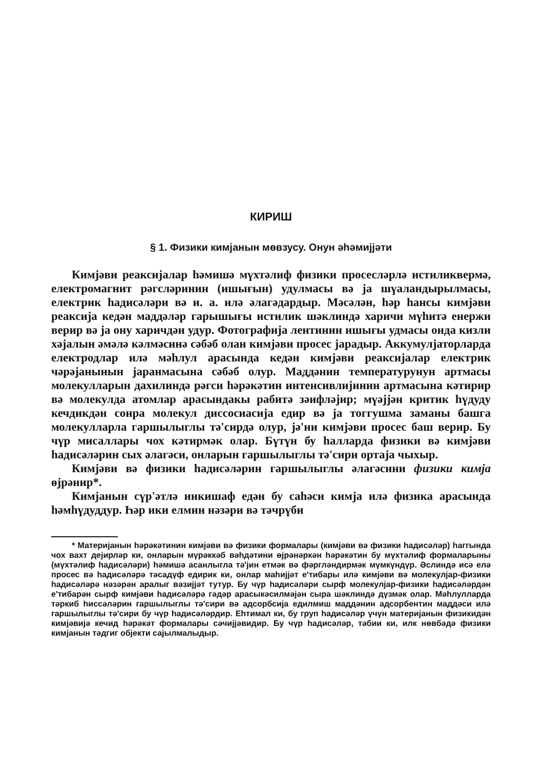КИРИШ
§ 1. Физики кимјанын мөвзусу. Онун әһәмијјәти
Кимјәви реаксијалар һәмишә мүхтәлиф физики просесләрлә истиликвермә, електромагнит рәгсләринин (ишығын) удулмасы вә ја шүаландырылмасы, електрик һадисәләри вә и. а. илә әлагәдардыр. Мәсәлән, һәр һансы кимјәви реаксија кедән маддәләр гарышығы истилик шәклиндә харичи мүһитә енержи верир вә ја ону харичдән удур. Фотографија лентинин ишығы удмасы онда кизли хәјалын әмәлә кәлмәсинә сәбәб олан кимјәви просес јарадыр. Аккумулјаторларда електродлар илә мәһлул арасында кедән кимјәви реаксијалар електрик чәрәјанынын јаранмасына сәбәб олур. Маддәнин температурунун артмасы молекулларын дахилиндә рәгси һәрәкәтин интенсивлијинин артмасына кәтирир вә молекулда атомлар арасындакы рабитә зәифләјир; мүәјјән критик һүдуду кечдикдән сонра молекул диссосиасија едир вә ја тоггушма заманы башга молекулларла гаршылыглы тә'сирдә олур, јә'ни кимјәви просес баш верир. Бу чүр мисаллары чох кәтирмәк олар. Бүтүн бу һалларда физики вә кимјәви һадисәләрин сых әлагәси, онларын гаршылыглы тә'сири ортаја чыхыр.
Кимјәви вә физики һадисәләрин гаршылыглы әлагәсини физики кимја өјрәнир*.
Кимјанын сүр'әтлә инкишаф едән бу саһәси кимја илә физика арасында һәмһүдуддур. Һәр ики елмин нәзәри вә тәчрүби
* Материјанын һәрәкәтинин кимјәви вә физики формалары (кимјәви вә физики һадисәләр) һаггында чох вахт дејирләр ки, онларын мүрәккәб вәһдәтини өјрәнәркән һәрәкәтин бу мүхтәлиф формаларыны (мүхтәлиф һадисәләри) һәмишә асанлыгла тә'јин етмәк вә фәргләндирмәк мүмкүндүр. Әслиндә исә елә просес вә һадисәләрә тәсадүф едирик ки, онлар маһијјәт е'тибары илә кимјәви вә молекулјар-физики һадисәләрә нәзәрән аралыг вәзијјәт тутур. Бу чүр һадисәләри сырф молекулјар-физики һадисәләрдән е'тибарән сырф кимјәви һадисәләрә гәдәр арасыкәсилмәјән сыра шәклиндә дүзмәк олар. Мәһлулларда тәркиб һиссәләрин гаршылыглы тә'сири вә адсорбсија едилмиш маддәнин адсорбентин маддәси илә гаршылыглы тә'сири бу чүр һадисәләрдир. Еһтимал ки, бу груп һадисәләр үчүн материјанын физикидән кимјәвијә кечид һәрәкәт формалары сәчијјәвидир. Бу чүр һадисәләр, тәбии ки, илк нөвбәдә физики кимјанын тәдгиг објекти сајылмалыдыр.